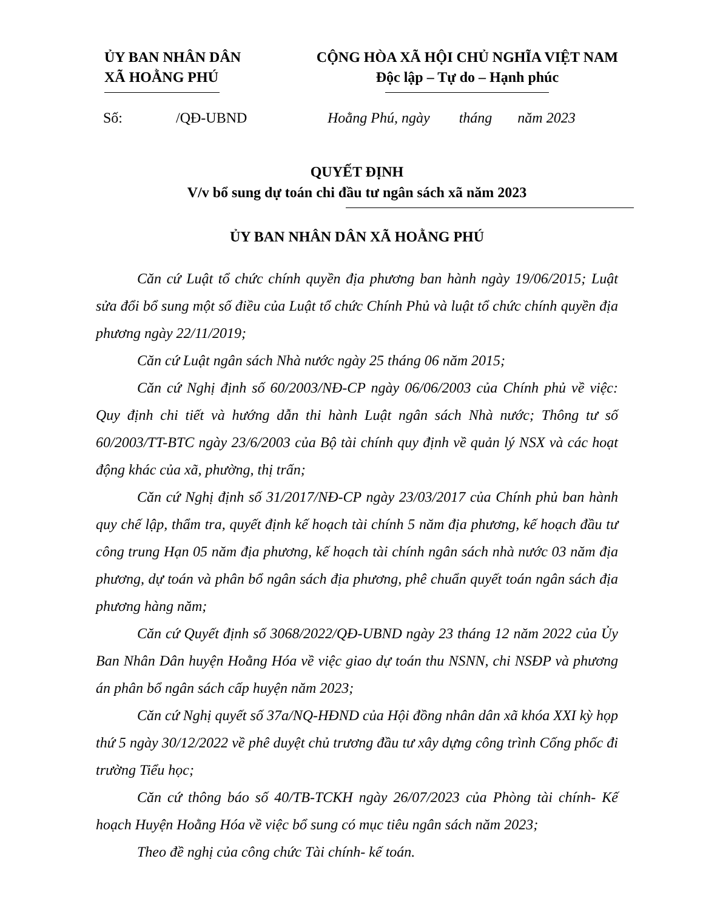ỦY BAN NHÂN DÂN
XÃ HOẰNG PHÚ
CỘNG HÒA XÃ HỘI CHỦ NGHĨA VIỆT NAM
Độc lập – Tự do – Hạnh phúc
Số: /QĐ-UBND Hoằng Phú, ngày tháng năm 2023
QUYẾT ĐỊNH
V/v bổ sung dự toán chi đầu tư ngân sách xã năm 2023
ỦY BAN NHÂN DÂN XÃ HOẰNG PHÚ
Căn cứ Luật tổ chức chính quyền địa phương ban hành ngày 19/06/2015; Luật sửa đổi bổ sung một số điều của Luật tổ chức Chính Phủ và luật tổ chức chính quyền địa phương ngày 22/11/2019;
Căn cứ Luật ngân sách Nhà nước ngày 25 tháng 06 năm 2015;
Căn cứ Nghị định số 60/2003/NĐ-CP ngày 06/06/2003 của Chính phủ về việc: Quy định chi tiết và hướng dẫn thi hành Luật ngân sách Nhà nước; Thông tư số 60/2003/TT-BTC ngày 23/6/2003 của Bộ tài chính quy định về quản lý NSX và các hoạt động khác của xã, phường, thị trấn;
Căn cứ Nghị định số 31/2017/NĐ-CP ngày 23/03/2017 của Chính phủ ban hành quy chế lập, thẩm tra, quyết định kế hoạch tài chính 5 năm địa phương, kế hoạch đầu tư công trung Hạn 05 năm địa phương, kế hoạch tài chính ngân sách nhà nước 03 năm địa phương, dự toán và phân bổ ngân sách địa phương, phê chuẩn quyết toán ngân sách địa phương hàng năm;
Căn cứ Quyết định số 3068/2022/QĐ-UBND ngày 23 tháng 12 năm 2022 của Ủy Ban Nhân Dân huyện Hoằng Hóa về việc giao dự toán thu NSNN, chi NSĐP và phương án phân bổ ngân sách cấp huyện năm 2023;
Căn cứ Nghị quyết số 37a/NQ-HĐND của Hội đồng nhân dân xã khóa XXI kỳ họp thứ 5 ngày 30/12/2022 về phê duyệt chủ trương đầu tư xây dựng công trình Cống phốc đi trường Tiểu học;
Căn cứ thông báo số 40/TB-TCKH ngày 26/07/2023 của Phòng tài chính- Kế hoạch Huyện Hoằng Hóa về việc bổ sung có mục tiêu ngân sách năm 2023;
Theo đề nghị của công chức Tài chính- kế toán.